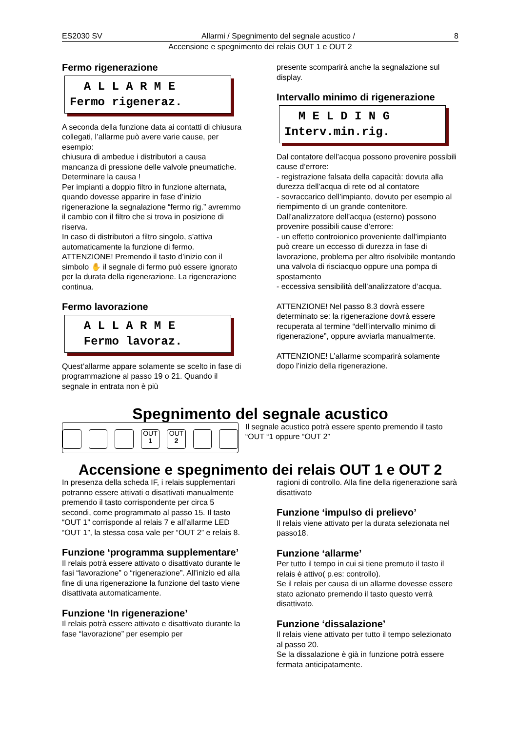ES2030 SV Allarmi / Spegnimento del segnale acustico / 8
Accensione e spegnimento dei relais OUT 1 e OUT 2
Fermo rigenerazione
A L L A R M E Fermo rigeneraz.
A seconda della funzione data ai contatti di chiusura collegati, l’allarme può avere varie cause, per esempio:
chiusura di ambedue i distributori a causa mancanza di pressione delle valvole pneumatiche. Determinare la causa !
Per impianti a doppio filtro in funzione alternata, quando dovesse apparire in fase d’inizio rigenerazione la segnalazione “fermo rig.” avremmo il cambio con il filtro che si trova in posizione di riserva.
In caso di distributori a filtro singolo, s’attiva automaticamente la funzione di fermo.
ATTENZIONE! Premendo il tasto d’inizio con il simbolo ✋ il segnale di fermo può essere ignorato per la durata della rigenerazione. La rigenerazione continua.
Fermo lavorazione
A L L A R M E Fermo lavoraz.
Quest’allarme appare solamente se scelto in fase di programmazione al passo 19 o 21. Quando il segnale in entrata non è più
presente scomparirà anche la segnalazione sul display.
Intervallo minimo di rigenerazione
M E L D I N G Interv.min.rig.
Dal contatore dell’acqua possono provenire possibili cause d’errore:
- registrazione falsata della capacità: dovuta alla durezza dell’acqua di rete od al contatore
- sovraccarico dell’impianto, dovuto per esempio al riempimento di un grande contenitore.
Dall’analizzatore dell’acqua (esterno) possono provenire possibili cause d’errore:
- un effetto controionico proveniente dall’impianto può creare un eccesso di durezza in fase di lavorazione, problema per altro risolvibile montando una valvola di risciacquo oppure una pompa di spostamento
- eccessiva sensibilità dell’analizzatore d’acqua.
ATTENZIONE! Nel passo 8.3 dovrà essere determinato se: la rigenerazione dovrà essere recuperata al termine “dell’intervallo minimo di rigenerazione”, oppure avviarla manualmente.
ATTENZIONE! L’allarme scomparirà solamente dopo l’inizio della rigenerazione.
Spegnimento del segnale acustico
OUT
1
OUT
2
Il segnale acustico potrà essere spento premendo il tasto “OUT “1 oppure “OUT 2”
Accensione e spegnimento dei relais OUT 1 e OUT 2
In presenza della scheda IF, i relais supplementari potranno essere attivati o disattivati manualmente premendo il tasto corrispondente per circa 5 secondi, come programmato al passo 15. Il tasto “OUT 1” corrisponde al relais 7 e all’allarme LED “OUT 1”, la stessa cosa vale per “OUT 2” e relais 8.
Funzione ‘programma supplementare’
Il relais potrà essere attivato o disattivato durante le fasi “lavorazione” o “rigenerazione”. All’inizio ed alla fine di una rigenerazione la funzione del tasto viene disattivata automaticamente.
Funzione ‘In rigenerazione’
Il relais potrà essere attivato e disattivato durante la fase “lavorazione” per esempio per
ragioni di controllo. Alla fine della rigenerazione sarà disattivato
Funzione ‘impulso di prelievo’
Il relais viene attivato per la durata selezionata nel passo18.
Funzione ‘allarme’
Per tutto il tempo in cui si tiene premuto il tasto il relais è attivo( p.es: controllo).
Se il relais per causa di un allarme dovesse essere stato azionato premendo il tasto questo verrà disattivato.
Funzione ‘dissalazione’
Il relais viene attivato per tutto il tempo selezionato al passo 20.
Se la dissalazione è già in funzione potrà essere fermata anticipatamente.